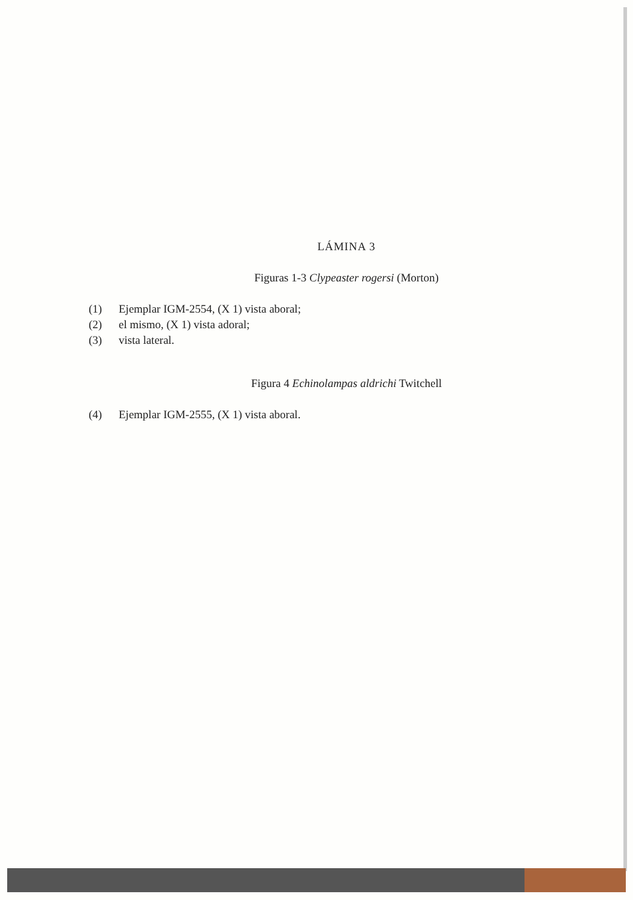LÁMINA 3
Figuras 1-3 Clypeaster rogersi (Morton)
(1) Ejemplar IGM-2554, (X 1) vista aboral;
(2) el mismo, (X 1) vista adoral;
(3) vista lateral.
Figura 4 Echinolampas aldrichi Twitchell
(4) Ejemplar IGM-2555, (X 1) vista aboral.